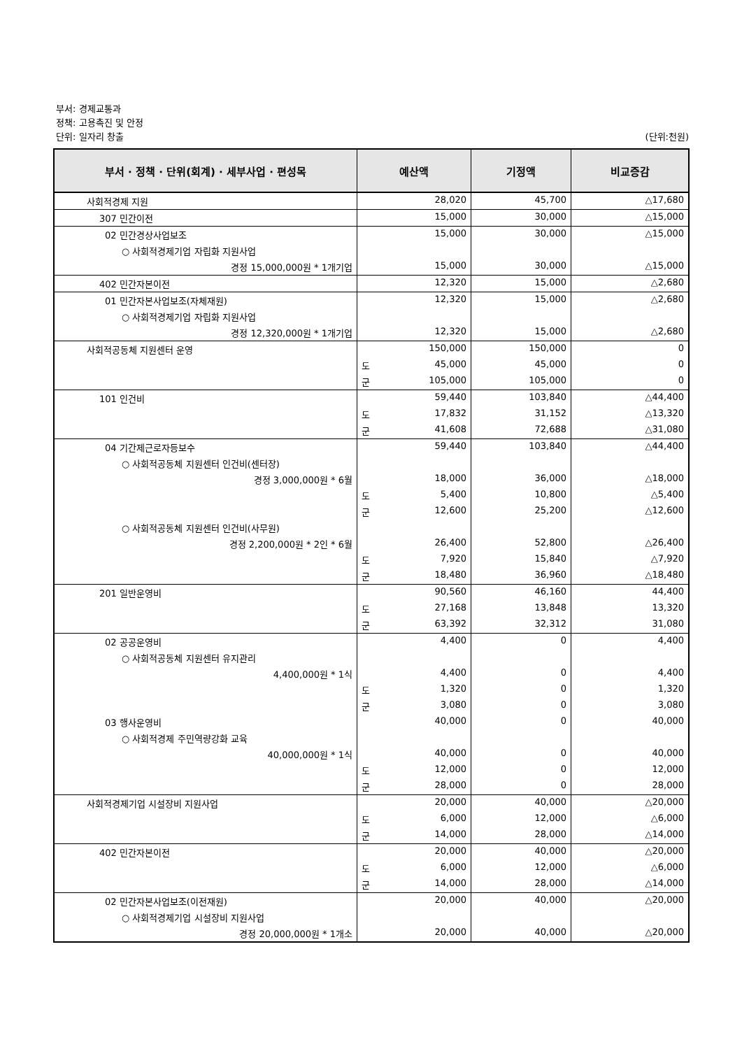부서: 경제교통과
정책: 고용촉진 및 안정
단위: 일자리 창출 (단위:천원)
| 부서 · 정책 · 단위(회계) · 세부사업 · 편성목 | 예산액 | 기정액 | 비교증감 |
| --- | --- | --- | --- |
| 사회적경제 지원 | 28,020 | 45,700 | △17,680 |
| 307 민간이전 | 15,000 | 30,000 | △15,000 |
| 02 민간경상사업보조 | 15,000 | 30,000 | △15,000 |
| ○ 사회적경제기업 자립화 지원사업 | | | |
| 경정 15,000,000원 * 1개기업 | 15,000 | 30,000 | △15,000 |
| 402 민간자본이전 | 12,320 | 15,000 | △2,680 |
| 01 민간자본사업보조(자체재원) | 12,320 | 15,000 | △2,680 |
| ○ 사회적경제기업 자립화 지원사업 | | | |
| 경정 12,320,000원 * 1개기업 | 12,320 | 15,000 | △2,680 |
| 사회적공동체 지원센터 운영 | 150,000 | 150,000 | 0 |
| | 도 45,000 | 45,000 | 0 |
| | 군 105,000 | 105,000 | 0 |
| 101 인건비 | 59,440 | 103,840 | △44,400 |
| | 도 17,832 | 31,152 | △13,320 |
| | 군 41,608 | 72,688 | △31,080 |
| 04 기간제근로자등보수 | 59,440 | 103,840 | △44,400 |
| ○ 사회적공동체 지원센터 인건비(센터장) | | | |
| 경정 3,000,000원 * 6월 | 18,000 | 36,000 | △18,000 |
| | 도 5,400 | 10,800 | △5,400 |
| | 군 12,600 | 25,200 | △12,600 |
| ○ 사회적공동체 지원센터 인건비(사무원) | | | |
| 경정 2,200,000원 * 2인 * 6월 | 26,400 | 52,800 | △26,400 |
| | 도 7,920 | 15,840 | △7,920 |
| | 군 18,480 | 36,960 | △18,480 |
| 201 일반운영비 | 90,560 | 46,160 | 44,400 |
| | 도 27,168 | 13,848 | 13,320 |
| | 군 63,392 | 32,312 | 31,080 |
| 02 공공운영비 | 4,400 | 0 | 4,400 |
| ○ 사회적공동체 지원센터 유지관리 | | | |
| 4,400,000원 * 1식 | 4,400 | 0 | 4,400 |
| | 도 1,320 | 0 | 1,320 |
| | 군 3,080 | 0 | 3,080 |
| 03 행사운영비 | 40,000 | 0 | 40,000 |
| ○ 사회적경제 주민역량강화 교육 | | | |
| 40,000,000원 * 1식 | 40,000 | 0 | 40,000 |
| | 도 12,000 | 0 | 12,000 |
| | 군 28,000 | 0 | 28,000 |
| 사회적경제기업 시설장비 지원사업 | 20,000 | 40,000 | △20,000 |
| | 도 6,000 | 12,000 | △6,000 |
| | 군 14,000 | 28,000 | △14,000 |
| 402 민간자본이전 | 20,000 | 40,000 | △20,000 |
| | 도 6,000 | 12,000 | △6,000 |
| | 군 14,000 | 28,000 | △14,000 |
| 02 민간자본사업보조(이전재원) | 20,000 | 40,000 | △20,000 |
| ○ 사회적경제기업 시설장비 지원사업 | | | |
| 경정 20,000,000원 * 1개소 | 20,000 | 40,000 | △20,000 |